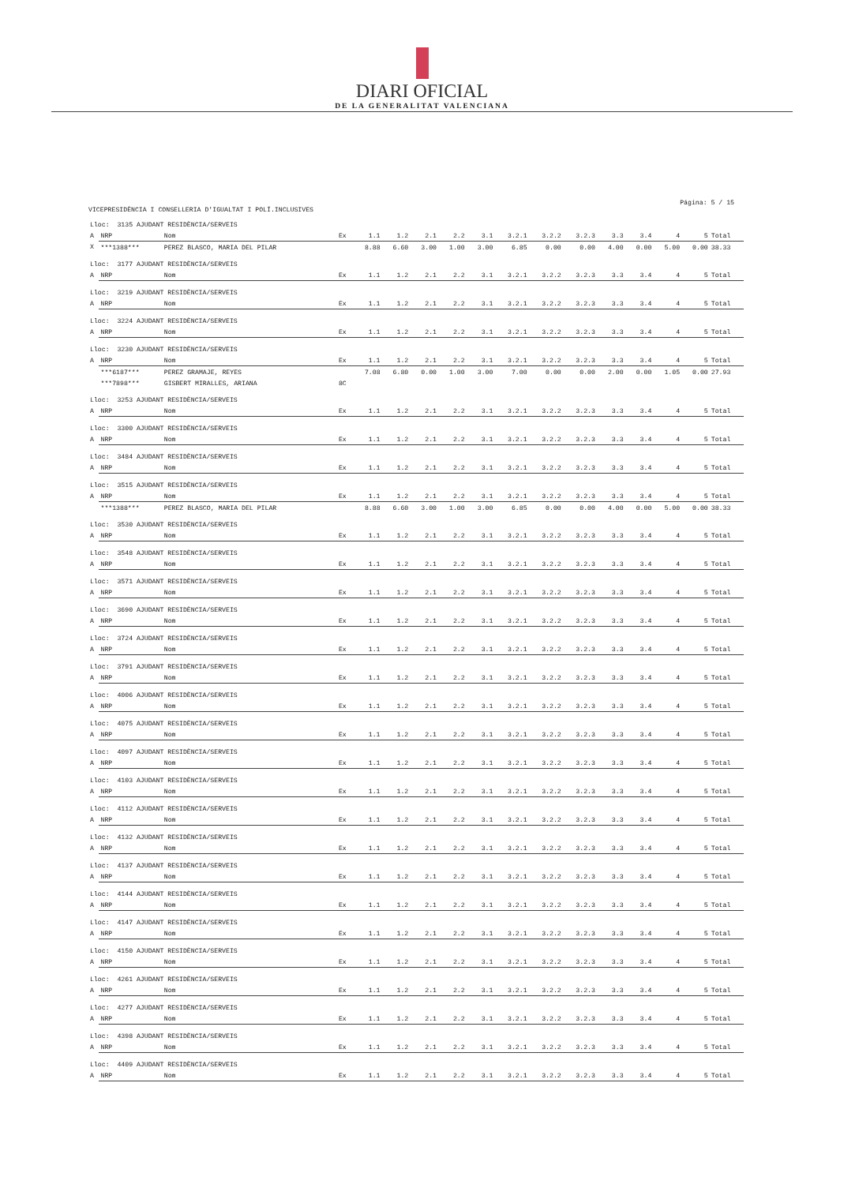DIARI OFICIAL
DE LA GENERALITAT VALENCIANA
Página: 5 / 15
VICEPRESIDÈNCIA I CONSELLERIA D'IGUALTAT I POLÍ.INCLUSIVES
| Lloc: 3135 AJUDANT RESIDÈNCIA/SERVEIS | | | | | | | | | | | | | | | | |
| A | NRP | Nom | Ex | 1.1 | 1.2 | 2.1 | 2.2 | 3.1 | 3.2.1 | 3.2.2 | 3.2.3 | 3.3 | 3.4 | 4 | 5 | Total |
| X | ***1388*** | PEREZ BLASCO, MARIA DEL PILAR | | 8.88 | 6.60 | 3.00 | 1.00 | 3.00 | 6.85 | 0.00 | 0.00 | 4.00 | 0.00 | 5.00 | 0.00 | 38.33 |
| Lloc: 3177 AJUDANT RESIDÈNCIA/SERVEIS | | | | | | | | | | | | | | | | |
| A | NRP | Nom | Ex | 1.1 | 1.2 | 2.1 | 2.2 | 3.1 | 3.2.1 | 3.2.2 | 3.2.3 | 3.3 | 3.4 | 4 | 5 | Total |
| Lloc: 3219 AJUDANT RESIDÈNCIA/SERVEIS | | | | | | | | | | | | | | | | |
| A | NRP | Nom | Ex | 1.1 | 1.2 | 2.1 | 2.2 | 3.1 | 3.2.1 | 3.2.2 | 3.2.3 | 3.3 | 3.4 | 4 | 5 | Total |
| Lloc: 3224 AJUDANT RESIDÈNCIA/SERVEIS | | | | | | | | | | | | | | | | |
| A | NRP | Nom | Ex | 1.1 | 1.2 | 2.1 | 2.2 | 3.1 | 3.2.1 | 3.2.2 | 3.2.3 | 3.3 | 3.4 | 4 | 5 | Total |
| Lloc: 3230 AJUDANT RESIDÈNCIA/SERVEIS | | | | | | | | | | | | | | | | |
| A | NRP | Nom | Ex | 1.1 | 1.2 | 2.1 | 2.2 | 3.1 | 3.2.1 | 3.2.2 | 3.2.3 | 3.3 | 3.4 | 4 | 5 | Total |
| | ***6187*** | PEREZ GRAMAJE, REYES | | 7.08 | 6.80 | 0.00 | 1.00 | 3.00 | 7.00 | 0.00 | 0.00 | 2.00 | 0.00 | 1.05 | 0.00 | 27.93 |
| | ***7898*** | GISBERT MIRALLES, ARIANA | 8C | | | | | | | | | | | | | |
| Lloc: 3253 AJUDANT RESIDÈNCIA/SERVEIS | | | | | | | | | | | | | | | | |
| A | NRP | Nom | Ex | 1.1 | 1.2 | 2.1 | 2.2 | 3.1 | 3.2.1 | 3.2.2 | 3.2.3 | 3.3 | 3.4 | 4 | 5 | Total |
| Lloc: 3300 AJUDANT RESIDÈNCIA/SERVEIS | | | | | | | | | | | | | | | | |
| A | NRP | Nom | Ex | 1.1 | 1.2 | 2.1 | 2.2 | 3.1 | 3.2.1 | 3.2.2 | 3.2.3 | 3.3 | 3.4 | 4 | 5 | Total |
| Lloc: 3484 AJUDANT RESIDÈNCIA/SERVEIS | | | | | | | | | | | | | | | | |
| A | NRP | Nom | Ex | 1.1 | 1.2 | 2.1 | 2.2 | 3.1 | 3.2.1 | 3.2.2 | 3.2.3 | 3.3 | 3.4 | 4 | 5 | Total |
| Lloc: 3515 AJUDANT RESIDÈNCIA/SERVEIS | | | | | | | | | | | | | | | | |
| A | NRP | Nom | Ex | 1.1 | 1.2 | 2.1 | 2.2 | 3.1 | 3.2.1 | 3.2.2 | 3.2.3 | 3.3 | 3.4 | 4 | 5 | Total |
| | ***1388*** | PEREZ BLASCO, MARIA DEL PILAR | | 8.88 | 6.60 | 3.00 | 1.00 | 3.00 | 6.85 | 0.00 | 0.00 | 4.00 | 0.00 | 5.00 | 0.00 | 38.33 |
| Lloc: 3530 AJUDANT RESIDÈNCIA/SERVEIS | | | | | | | | | | | | | | | | |
| A | NRP | Nom | Ex | 1.1 | 1.2 | 2.1 | 2.2 | 3.1 | 3.2.1 | 3.2.2 | 3.2.3 | 3.3 | 3.4 | 4 | 5 | Total |
| Lloc: 3548 AJUDANT RESIDÈNCIA/SERVEIS | | | | | | | | | | | | | | | | |
| A | NRP | Nom | Ex | 1.1 | 1.2 | 2.1 | 2.2 | 3.1 | 3.2.1 | 3.2.2 | 3.2.3 | 3.3 | 3.4 | 4 | 5 | Total |
| Lloc: 3571 AJUDANT RESIDÈNCIA/SERVEIS | | | | | | | | | | | | | | | | |
| A | NRP | Nom | Ex | 1.1 | 1.2 | 2.1 | 2.2 | 3.1 | 3.2.1 | 3.2.2 | 3.2.3 | 3.3 | 3.4 | 4 | 5 | Total |
| Lloc: 3690 AJUDANT RESIDÈNCIA/SERVEIS | | | | | | | | | | | | | | | | |
| A | NRP | Nom | Ex | 1.1 | 1.2 | 2.1 | 2.2 | 3.1 | 3.2.1 | 3.2.2 | 3.2.3 | 3.3 | 3.4 | 4 | 5 | Total |
| Lloc: 3724 AJUDANT RESIDÈNCIA/SERVEIS | | | | | | | | | | | | | | | | |
| A | NRP | Nom | Ex | 1.1 | 1.2 | 2.1 | 2.2 | 3.1 | 3.2.1 | 3.2.2 | 3.2.3 | 3.3 | 3.4 | 4 | 5 | Total |
| Lloc: 3791 AJUDANT RESIDÈNCIA/SERVEIS | | | | | | | | | | | | | | | | |
| A | NRP | Nom | Ex | 1.1 | 1.2 | 2.1 | 2.2 | 3.1 | 3.2.1 | 3.2.2 | 3.2.3 | 3.3 | 3.4 | 4 | 5 | Total |
| Lloc: 4006 AJUDANT RESIDÈNCIA/SERVEIS | | | | | | | | | | | | | | | | |
| A | NRP | Nom | Ex | 1.1 | 1.2 | 2.1 | 2.2 | 3.1 | 3.2.1 | 3.2.2 | 3.2.3 | 3.3 | 3.4 | 4 | 5 | Total |
| Lloc: 4075 AJUDANT RESIDÈNCIA/SERVEIS | | | | | | | | | | | | | | | | |
| A | NRP | Nom | Ex | 1.1 | 1.2 | 2.1 | 2.2 | 3.1 | 3.2.1 | 3.2.2 | 3.2.3 | 3.3 | 3.4 | 4 | 5 | Total |
| Lloc: 4097 AJUDANT RESIDÈNCIA/SERVEIS | | | | | | | | | | | | | | | | |
| A | NRP | Nom | Ex | 1.1 | 1.2 | 2.1 | 2.2 | 3.1 | 3.2.1 | 3.2.2 | 3.2.3 | 3.3 | 3.4 | 4 | 5 | Total |
| Lloc: 4103 AJUDANT RESIDÈNCIA/SERVEIS | | | | | | | | | | | | | | | | |
| A | NRP | Nom | Ex | 1.1 | 1.2 | 2.1 | 2.2 | 3.1 | 3.2.1 | 3.2.2 | 3.2.3 | 3.3 | 3.4 | 4 | 5 | Total |
| Lloc: 4112 AJUDANT RESIDÈNCIA/SERVEIS | | | | | | | | | | | | | | | | |
| A | NRP | Nom | Ex | 1.1 | 1.2 | 2.1 | 2.2 | 3.1 | 3.2.1 | 3.2.2 | 3.2.3 | 3.3 | 3.4 | 4 | 5 | Total |
| Lloc: 4132 AJUDANT RESIDÈNCIA/SERVEIS | | | | | | | | | | | | | | | | |
| A | NRP | Nom | Ex | 1.1 | 1.2 | 2.1 | 2.2 | 3.1 | 3.2.1 | 3.2.2 | 3.2.3 | 3.3 | 3.4 | 4 | 5 | Total |
| Lloc: 4137 AJUDANT RESIDÈNCIA/SERVEIS | | | | | | | | | | | | | | | | |
| A | NRP | Nom | Ex | 1.1 | 1.2 | 2.1 | 2.2 | 3.1 | 3.2.1 | 3.2.2 | 3.2.3 | 3.3 | 3.4 | 4 | 5 | Total |
| Lloc: 4144 AJUDANT RESIDÈNCIA/SERVEIS | | | | | | | | | | | | | | | | |
| A | NRP | Nom | Ex | 1.1 | 1.2 | 2.1 | 2.2 | 3.1 | 3.2.1 | 3.2.2 | 3.2.3 | 3.3 | 3.4 | 4 | 5 | Total |
| Lloc: 4147 AJUDANT RESIDÈNCIA/SERVEIS | | | | | | | | | | | | | | | | |
| A | NRP | Nom | Ex | 1.1 | 1.2 | 2.1 | 2.2 | 3.1 | 3.2.1 | 3.2.2 | 3.2.3 | 3.3 | 3.4 | 4 | 5 | Total |
| Lloc: 4150 AJUDANT RESIDÈNCIA/SERVEIS | | | | | | | | | | | | | | | | |
| A | NRP | Nom | Ex | 1.1 | 1.2 | 2.1 | 2.2 | 3.1 | 3.2.1 | 3.2.2 | 3.2.3 | 3.3 | 3.4 | 4 | 5 | Total |
| Lloc: 4261 AJUDANT RESIDÈNCIA/SERVEIS | | | | | | | | | | | | | | | | |
| A | NRP | Nom | Ex | 1.1 | 1.2 | 2.1 | 2.2 | 3.1 | 3.2.1 | 3.2.2 | 3.2.3 | 3.3 | 3.4 | 4 | 5 | Total |
| Lloc: 4277 AJUDANT RESIDÈNCIA/SERVEIS | | | | | | | | | | | | | | | | |
| A | NRP | Nom | Ex | 1.1 | 1.2 | 2.1 | 2.2 | 3.1 | 3.2.1 | 3.2.2 | 3.2.3 | 3.3 | 3.4 | 4 | 5 | Total |
| Lloc: 4398 AJUDANT RESIDÈNCIA/SERVEIS | | | | | | | | | | | | | | | | |
| A | NRP | Nom | Ex | 1.1 | 1.2 | 2.1 | 2.2 | 3.1 | 3.2.1 | 3.2.2 | 3.2.3 | 3.3 | 3.4 | 4 | 5 | Total |
| Lloc: 4409 AJUDANT RESIDÈNCIA/SERVEIS | | | | | | | | | | | | | | | | |
| A | NRP | Nom | Ex | 1.1 | 1.2 | 2.1 | 2.2 | 3.1 | 3.2.1 | 3.2.2 | 3.2.3 | 3.3 | 3.4 | 4 | 5 | Total |